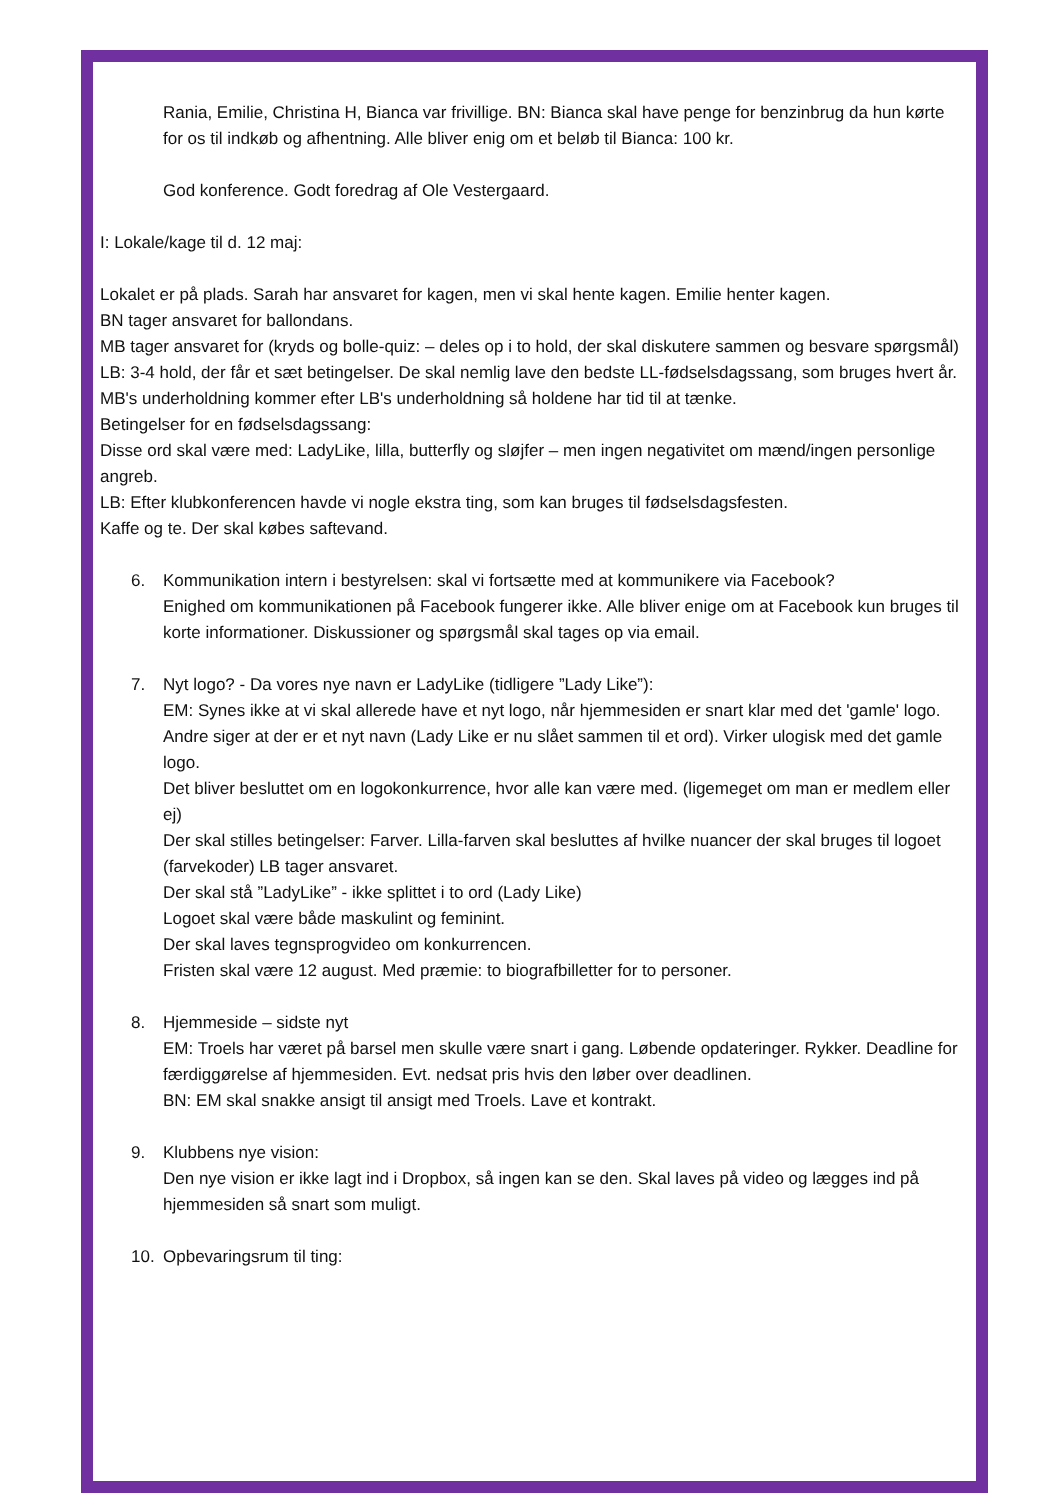Rania, Emilie, Christina H, Bianca var frivillige. BN: Bianca skal have penge for benzinbrug da hun kørte for os til indkøb og afhentning. Alle bliver enig om et beløb til Bianca: 100 kr.
God konference. Godt foredrag af Ole Vestergaard.
I: Lokale/kage til d. 12 maj:
Lokalet er på plads. Sarah har ansvaret for kagen, men vi skal hente kagen. Emilie henter kagen.
BN tager ansvaret for ballondans.
MB tager ansvaret for (kryds og bolle-quiz: – deles op i to hold, der skal diskutere sammen og besvare spørgsmål)
LB: 3-4 hold, der får et sæt betingelser. De skal nemlig lave den bedste LL-fødselsdagssang, som bruges hvert år.
MB's underholdning kommer efter LB's underholdning så holdene har tid til at tænke.
Betingelser for en fødselsdagssang:
Disse ord skal være med: LadyLike, lilla, butterfly og sløjfer – men ingen negativitet om mænd/ingen personlige angreb.
LB: Efter klubkonferencen havde vi nogle ekstra ting, som kan bruges til fødselsdagsfesten.
Kaffe og te. Der skal købes saftevand.
6. Kommunikation intern i bestyrelsen: skal vi fortsætte med at kommunikere via Facebook?
Enighed om kommunikationen på Facebook fungerer ikke. Alle bliver enige om at Facebook kun bruges til korte informationer. Diskussioner og spørgsmål skal tages op via email.
7. Nyt logo? - Da vores nye navn er LadyLike (tidligere ”Lady Like”):
EM: Synes ikke at vi skal allerede have et nyt logo, når hjemmesiden er snart klar med det 'gamle' logo.
Andre siger at der er et nyt navn (Lady Like er nu slået sammen til et ord). Virker ulogisk med det gamle logo.
Det bliver besluttet om en logokonkurrence, hvor alle kan være med. (ligemeget om man er medlem eller ej)
Der skal stilles betingelser: Farver. Lilla-farven skal besluttes af hvilke nuancer der skal bruges til logoet (farvekoder) LB tager ansvaret.
Der skal stå ”LadyLike” - ikke splittet i to ord (Lady Like)
Logoet skal være både maskulint og feminint.
Der skal laves tegnsprogvideo om konkurrencen.
Fristen skal være 12 august. Med præmie: to biografbilletter for to personer.
8. Hjemmeside – sidste nyt
EM: Troels har været på barsel men skulle være snart i gang. Løbende opdateringer. Rykker. Deadline for færdiggørelse af hjemmesiden. Evt. nedsat pris hvis den løber over deadlinen.
BN: EM skal snakke ansigt til ansigt med Troels. Lave et kontrakt.
9. Klubbens nye vision:
Den nye vision er ikke lagt ind i Dropbox, så ingen kan se den. Skal laves på video og lægges ind på hjemmesiden så snart som muligt.
10. Opbevaringsrum til ting: